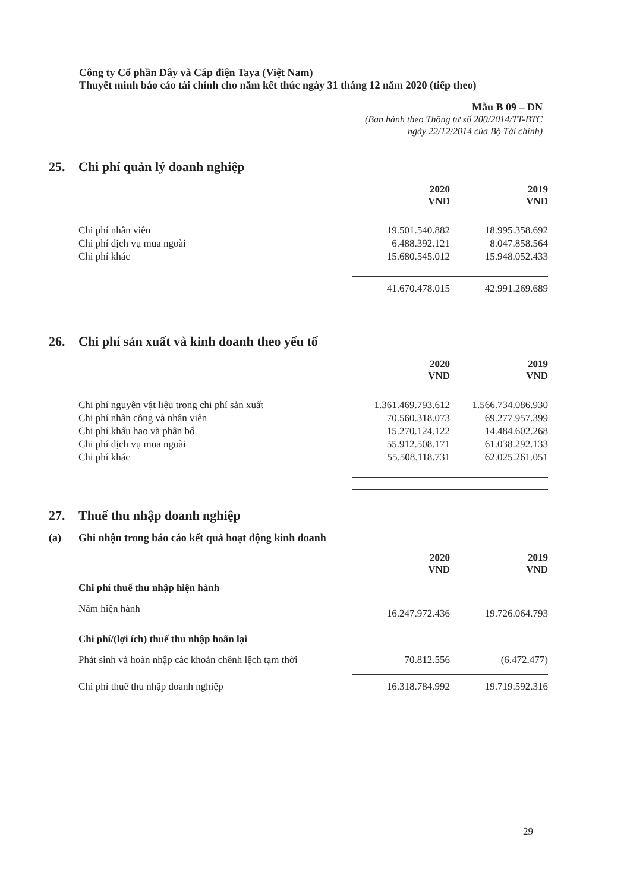Công ty Cổ phần Dây và Cáp điện Taya (Việt Nam)
Thuyết minh báo cáo tài chính cho năm kết thúc ngày 31 tháng 12 năm 2020 (tiếp theo)
Mẫu B 09 – DN
(Ban hành theo Thông tư số 200/2014/TT-BTC
ngày 22/12/2014 của Bộ Tài chính)
25. Chi phí quản lý doanh nghiệp
| | 2020 VND | 2019 VND |
| Chi phí nhân viên | 19.501.540.882 | 18.995.358.692 |
| Chi phí dịch vụ mua ngoài | 6.488.392.121 | 8.047.858.564 |
| Chi phí khác | 15.680.545.012 | 15.948.052.433 |
| | 41.670.478.015 | 42.991.269.689 |
26. Chi phí sản xuất và kinh doanh theo yếu tố
| | 2020 VND | 2019 VND |
| Chi phí nguyên vật liệu trong chi phí sản xuất | 1.361.469.793.612 | 1.566.734.086.930 |
| Chi phí nhân công và nhân viên | 70.560.318.073 | 69.277.957.399 |
| Chi phí khấu hao và phân bổ | 15.270.124.122 | 14.484.602.268 |
| Chi phí dịch vụ mua ngoài | 55.912.508.171 | 61.038.292.133 |
| Chi phí khác | 55.508.118.731 | 62.025.261.051 |
27. Thuế thu nhập doanh nghiệp
(a) Ghi nhận trong báo cáo kết quả hoạt động kinh doanh
| | 2020 VND | 2019 VND |
| Chi phí thuế thu nhập hiện hành | | |
| Năm hiện hành | 16.247.972.436 | 19.726.064.793 |
| Chi phí/(lợi ích) thuế thu nhập hoãn lại | | |
| Phát sinh và hoàn nhập các khoản chênh lệch tạm thời | 70.812.556 | (6.472.477) |
| Chi phí thuế thu nhập doanh nghiệp | 16.318.784.992 | 19.719.592.316 |
29